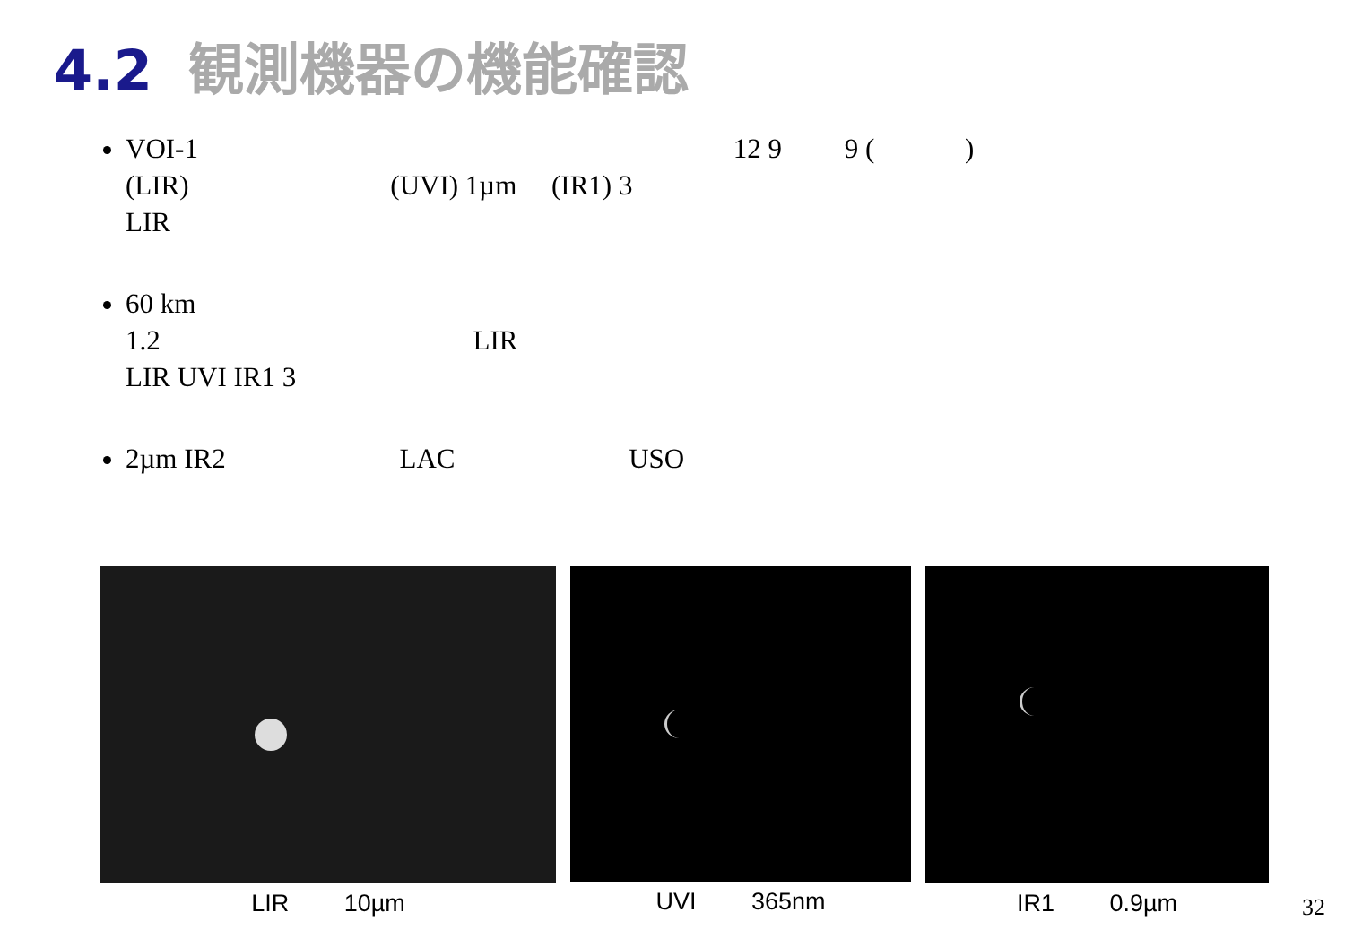4.2 観測機器の機能確認
VOI-1 　　　　　　　　　　　　　　　　　　　12 9 　　9 ( 　　　)
(LIR) 　　　　　　　(UVI) 1µm 　(IR1) 3
LIR
60 km
1.2 　　　　　　　　　　　LIR
LIR UVI IR1 3
2µm IR2 　　　　　　LAC 　　　　　　USO
LIR 　　10µm UVI 　　365nm IR1 　　0.9µm
32